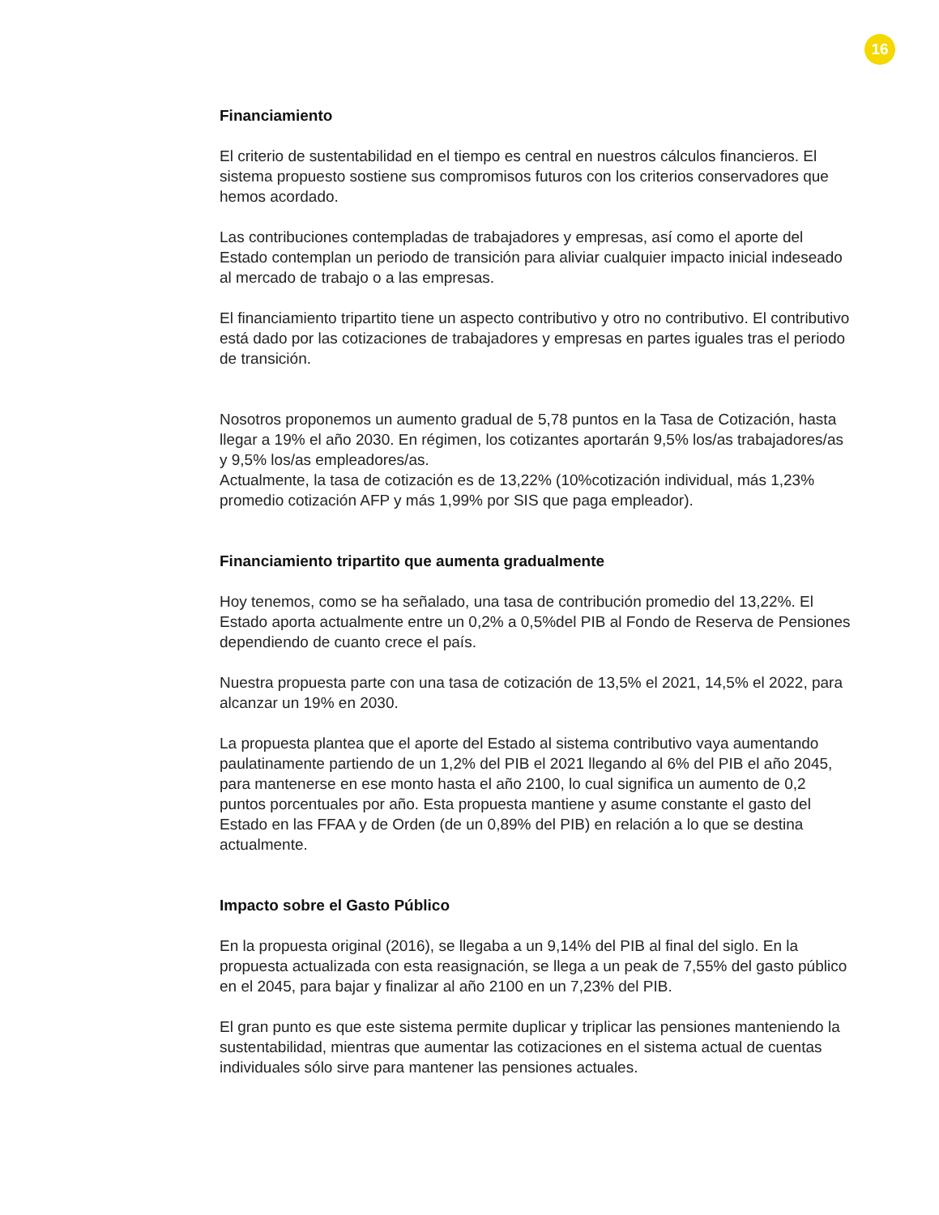16
Financiamiento
El criterio de sustentabilidad en el tiempo es central en nuestros cálculos financieros. El sistema propuesto sostiene sus compromisos futuros con los criterios conservadores que hemos acordado.
Las contribuciones contempladas de trabajadores y empresas, así como el aporte del Estado contemplan un periodo de transición para aliviar cualquier impacto inicial indeseado al mercado de trabajo o a las empresas.
El financiamiento tripartito tiene un aspecto contributivo y otro no contributivo. El contributivo está dado por las cotizaciones de trabajadores y empresas en partes iguales tras el periodo de transición.
Nosotros proponemos un aumento gradual de 5,78 puntos en la Tasa de Cotización, hasta llegar a 19% el año 2030. En régimen, los cotizantes aportarán 9,5% los/as trabajadores/as y 9,5% los/as empleadores/as.
Actualmente, la tasa de cotización es de 13,22% (10%cotización individual, más 1,23% promedio cotización AFP y más 1,99% por SIS que paga empleador).
Financiamiento tripartito que aumenta gradualmente
Hoy tenemos, como se ha señalado, una tasa de contribución promedio del 13,22%. El Estado aporta actualmente entre un 0,2% a 0,5%del PIB al Fondo de Reserva de Pensiones dependiendo de cuanto crece el país.
Nuestra propuesta parte con una tasa de cotización de 13,5% el 2021, 14,5% el 2022, para alcanzar un 19% en 2030.
La propuesta plantea que el aporte del Estado al sistema contributivo vaya aumentando paulatinamente partiendo de un 1,2% del PIB el 2021 llegando al 6% del PIB el año 2045, para mantenerse en ese monto hasta el año 2100, lo cual significa un aumento de 0,2 puntos porcentuales por año. Esta propuesta mantiene y asume constante el gasto del Estado en las FFAA y de Orden (de un 0,89% del PIB) en relación a lo que se destina actualmente.
Impacto sobre el Gasto Público
En la propuesta original (2016), se llegaba a un 9,14% del PIB al final del siglo. En la propuesta actualizada con esta reasignación, se llega a un peak de 7,55% del gasto público en el 2045, para bajar y finalizar al año 2100 en un 7,23% del PIB.
El gran punto es que este sistema permite duplicar y triplicar las pensiones manteniendo la sustentabilidad, mientras que aumentar las cotizaciones en el sistema actual de cuentas individuales sólo sirve para mantener las pensiones actuales.